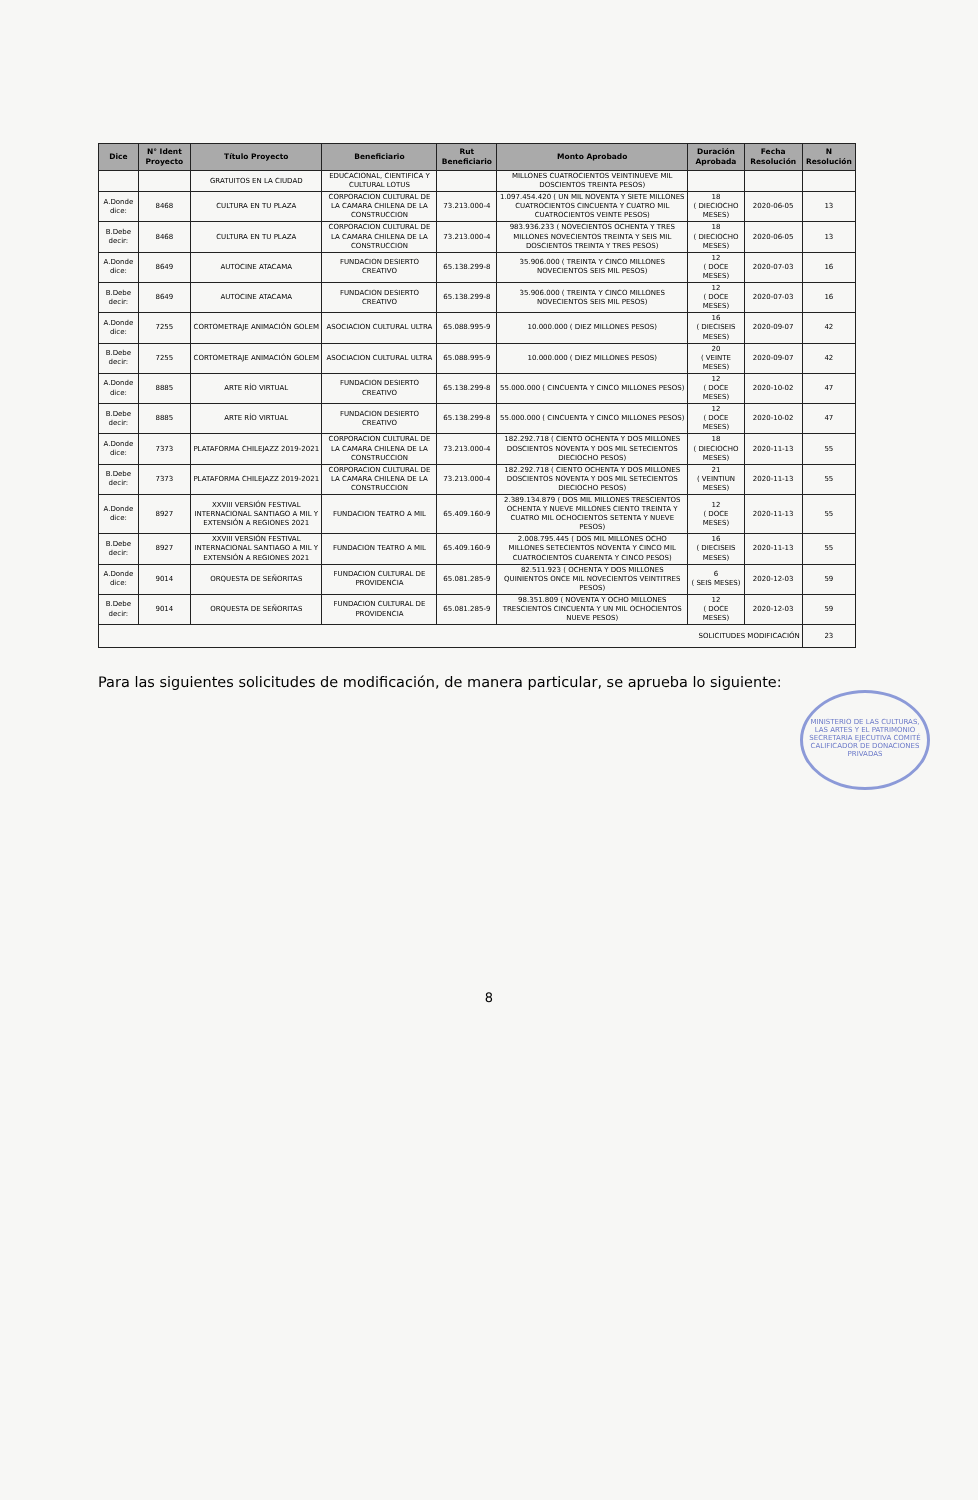| Dice | N° Ident Proyecto | Título Proyecto | Beneficiario | Rut Beneficiario | Monto Aprobado | Duración Aprobada | Fecha Resolución | N Resolución |
| --- | --- | --- | --- | --- | --- | --- | --- | --- |
| | | GRATUITOS EN LA CIUDAD | EDUCACIONAL, CIENTIFICA Y CULTURAL LOTUS | | MILLONES CUATROCIENTOS VEINTINUEVE MIL DOSCIENTOS TREINTA PESOS) | | | |
| A.Donde dice: | 8468 | CULTURA EN TU PLAZA | CORPORACION CULTURAL DE LA CAMARA CHILENA DE LA CONSTRUCCION | 73.213.000-4 | 1.097.454.420 ( UN MIL NOVENTA Y SIETE MILLONES CUATROCIENTOS CINCUENTA Y CUATRO MIL CUATROCIENTOS VEINTE PESOS) | 18 ( DIECIOCHO MESES) | 2020-06-05 | 13 |
| B.Debe decir: | 8468 | CULTURA EN TU PLAZA | CORPORACION CULTURAL DE LA CAMARA CHILENA DE LA CONSTRUCCION | 73.213.000-4 | 983.936.233 ( NOVECIENTOS OCHENTA Y TRES MILLONES NOVECIENTOS TREINTA Y SEIS MIL DOSCIENTOS TREINTA Y TRES PESOS) | 18 ( DIECIOCHO MESES) | 2020-06-05 | 13 |
| A.Donde dice: | 8649 | AUTOCINE ATACAMA | FUNDACION DESIERTO CREATIVO | 65.138.299-8 | 35.906.000 ( TREINTA Y CINCO MILLONES NOVECIENTOS SEIS MIL PESOS) | 12 ( DOCE MESES) | 2020-07-03 | 16 |
| B.Debe decir: | 8649 | AUTOCINE ATACAMA | FUNDACION DESIERTO CREATIVO | 65.138.299-8 | 35.906.000 ( TREINTA Y CINCO MILLONES NOVECIENTOS SEIS MIL PESOS) | 12 ( DOCE MESES) | 2020-07-03 | 16 |
| A.Donde dice: | 7255 | CORTOMETRAJE ANIMACIÓN GOLEM | ASOCIACION CULTURAL ULTRA | 65.088.995-9 | 10.000.000 ( DIEZ MILLONES PESOS) | 16 ( DIECISEIS MESES) | 2020-09-07 | 42 |
| B.Debe decir: | 7255 | CORTOMETRAJE ANIMACIÓN GOLEM | ASOCIACION CULTURAL ULTRA | 65.088.995-9 | 10.000.000 ( DIEZ MILLONES PESOS) | 20 ( VEINTE MESES) | 2020-09-07 | 42 |
| A.Donde dice: | 8885 | ARTE RÍO VIRTUAL | FUNDACION DESIERTO CREATIVO | 65.138.299-8 | 55.000.000 ( CINCUENTA Y CINCO MILLONES PESOS) | 12 ( DOCE MESES) | 2020-10-02 | 47 |
| B.Debe decir: | 8885 | ARTE RÍO VIRTUAL | FUNDACION DESIERTO CREATIVO | 65.138.299-8 | 55.000.000 ( CINCUENTA Y CINCO MILLONES PESOS) | 12 ( DOCE MESES) | 2020-10-02 | 47 |
| A.Donde dice: | 7373 | PLATAFORMA CHILEJAZZ 2019-2021 | CORPORACION CULTURAL DE LA CAMARA CHILENA DE LA CONSTRUCCION | 73.213.000-4 | 182.292.718 ( CIENTO OCHENTA Y DOS MILLONES DOSCIENTOS NOVENTA Y DOS MIL SETECIENTOS DIECIOCHO PESOS) | 18 ( DIECIOCHO MESES) | 2020-11-13 | 55 |
| B.Debe decir: | 7373 | PLATAFORMA CHILEJAZZ 2019-2021 | CORPORACION CULTURAL DE LA CAMARA CHILENA DE LA CONSTRUCCION | 73.213.000-4 | 182.292.718 ( CIENTO OCHENTA Y DOS MILLONES DOSCIENTOS NOVENTA Y DOS MIL SETECIENTOS DIECIOCHO PESOS) | 21 ( VEINTIUN MESES) | 2020-11-13 | 55 |
| A.Donde dice: | 8927 | XXVIII VERSIÓN FESTIVAL INTERNACIONAL SANTIAGO A MIL Y EXTENSIÓN A REGIONES 2021 | FUNDACION TEATRO A MIL | 65.409.160-9 | 2.389.134.879 ( DOS MIL MILLONES TRESCIENTOS OCHENTA Y NUEVE MILLONES CIENTO TREINTA Y CUATRO MIL OCHOCIENTOS SETENTA Y NUEVE PESOS) | 12 ( DOCE MESES) | 2020-11-13 | 55 |
| B.Debe decir: | 8927 | XXVIII VERSIÓN FESTIVAL INTERNACIONAL SANTIAGO A MIL Y EXTENSIÓN A REGIONES 2021 | FUNDACION TEATRO A MIL | 65.409.160-9 | 2.008.795.445 ( DOS MIL MILLONES OCHO MILLONES SETECIENTOS NOVENTA Y CINCO MIL CUATROCIENTOS CUARENTA Y CINCO PESOS) | 16 ( DIECISEIS MESES) | 2020-11-13 | 55 |
| A.Donde dice: | 9014 | ORQUESTA DE SEÑORITAS | FUNDACION CULTURAL DE PROVIDENCIA | 65.081.285-9 | 82.511.923 ( OCHENTA Y DOS MILLONES QUINIENTOS ONCE MIL NOVECIENTOS VEINTITRES PESOS) | 6 ( SEIS MESES) | 2020-12-03 | 59 |
| B.Debe decir: | 9014 | ORQUESTA DE SEÑORITAS | FUNDACION CULTURAL DE PROVIDENCIA | 65.081.285-9 | 98.351.809 ( NOVENTA Y OCHO MILLONES TRESCIENTOS CINCUENTA Y UN MIL OCHOCIENTOS NUEVE PESOS) | 12 ( DOCE MESES) | 2020-12-03 | 59 |
| SOLICITUDES MODIFICACIÓN | | | | | | | | 23 |
Para las siguientes solicitudes de modificación, de manera particular, se aprueba lo siguiente:
MINISTERIO DE LAS CULTURAS, LAS ARTES Y EL PATRIMONIO SECRETARIA EJECUTIVA COMITÉ CALIFICADOR DE DONACIONES PRIVADAS
8